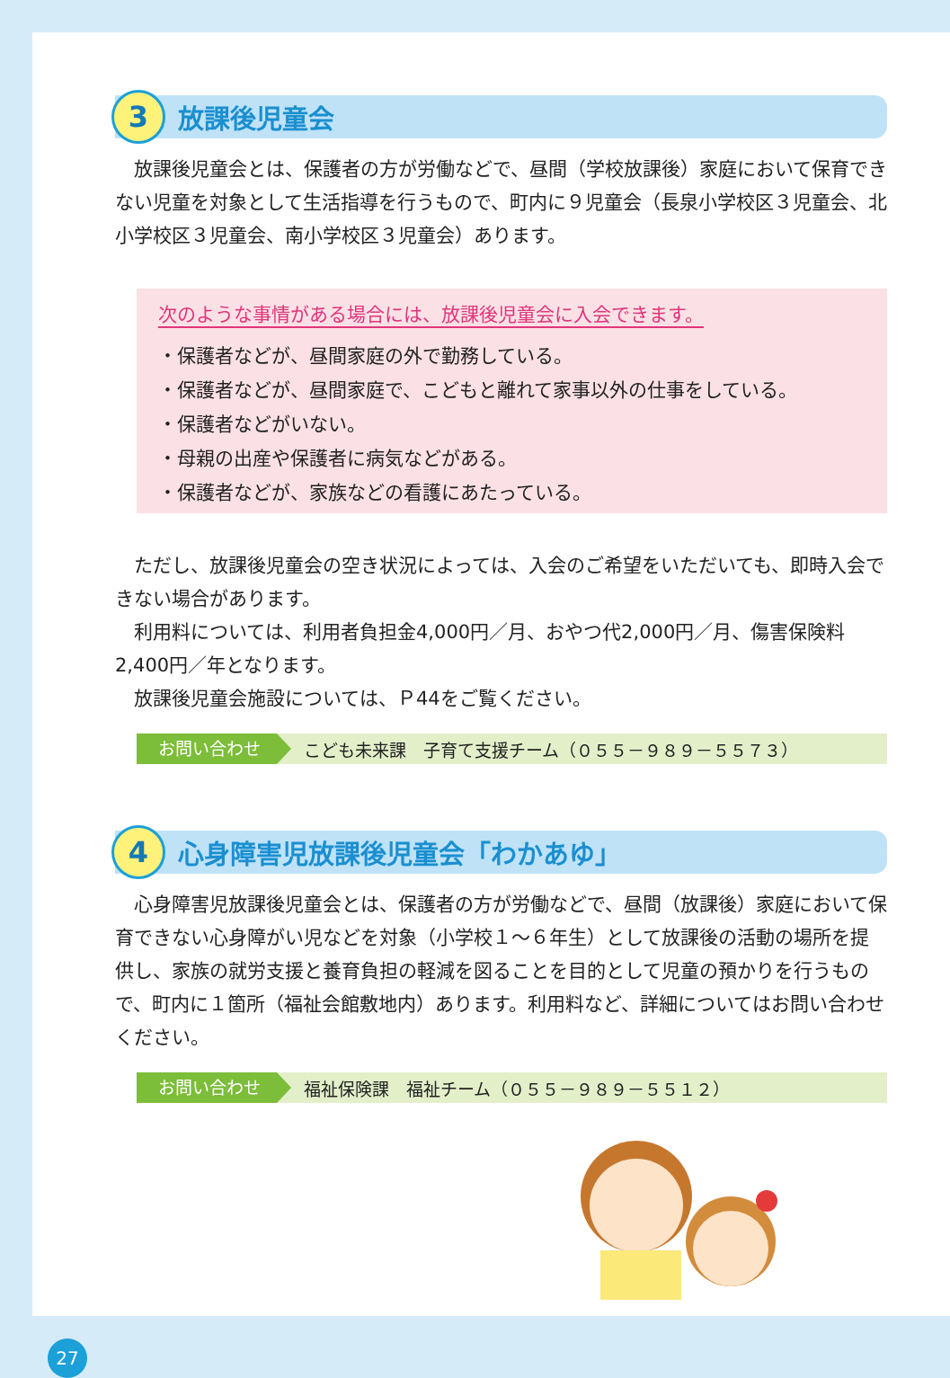3
放課後児童会
放課後児童会とは、保護者の方が労働などで、昼間（学校放課後）家庭において保育できない児童を対象として生活指導を行うもので、町内に９児童会（長泉小学校区３児童会、北小学校区３児童会、南小学校区３児童会）あります。
次のような事情がある場合には、放課後児童会に入会できます。
・保護者などが、昼間家庭の外で勤務している。
・保護者などが、昼間家庭で、こどもと離れて家事以外の仕事をしている。
・保護者などがいない。
・母親の出産や保護者に病気などがある。
・保護者などが、家族などの看護にあたっている。
ただし、放課後児童会の空き状況によっては、入会のご希望をいただいても、即時入会できない場合があります。
利用料については、利用者負担金4,000円／月、おやつ代2,000円／月、傷害保険料2,400円／年となります。
放課後児童会施設については、Ｐ44をご覧ください。
お問い合わせ こども未来課　子育て支援チーム（０５５－９８９－５５７３）
4
心身障害児放課後児童会「わかあゆ」
心身障害児放課後児童会とは、保護者の方が労働などで、昼間（放課後）家庭において保育できない心身障がい児などを対象（小学校１～６年生）として放課後の活動の場所を提供し、家族の就労支援と養育負担の軽減を図ることを目的として児童の預かりを行うもので、町内に１箇所（福祉会館敷地内）あります。利用料など、詳細についてはお問い合わせください。
お問い合わせ 福祉保険課　福祉チーム（０５５－９８９－５５１２）
27